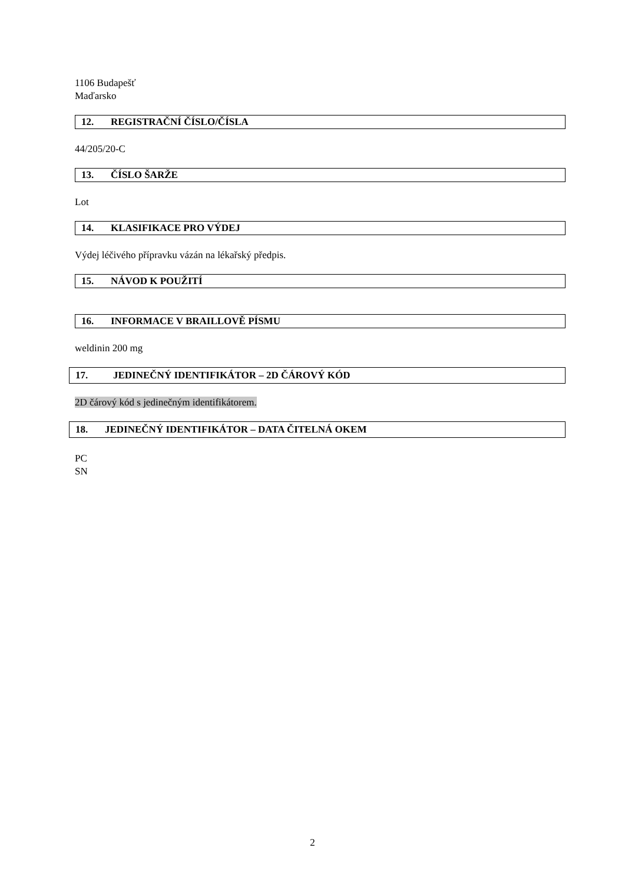1106 Budapešť
Maďarsko
12. REGISTRAČNÍ ČÍSLO/ČÍSLA
44/205/20-C
13. ČÍSLO ŠARŽE
Lot
14. KLASIFIKACE PRO VÝDEJ
Výdej léčivého přípravku vázán na lékařský předpis.
15. NÁVOD K POUŽITÍ
16. INFORMACE V BRAILLOVĚ PÍSMU
weldinin 200 mg
17. JEDINEČNÝ IDENTIFIKÁTOR – 2D ČÁROVÝ KÓD
2D čárový kód s jedinečným identifikátorem.
18. JEDINEČNÝ IDENTIFIKÁTOR – DATA ČITELNÁ OKEM
PC
SN
2